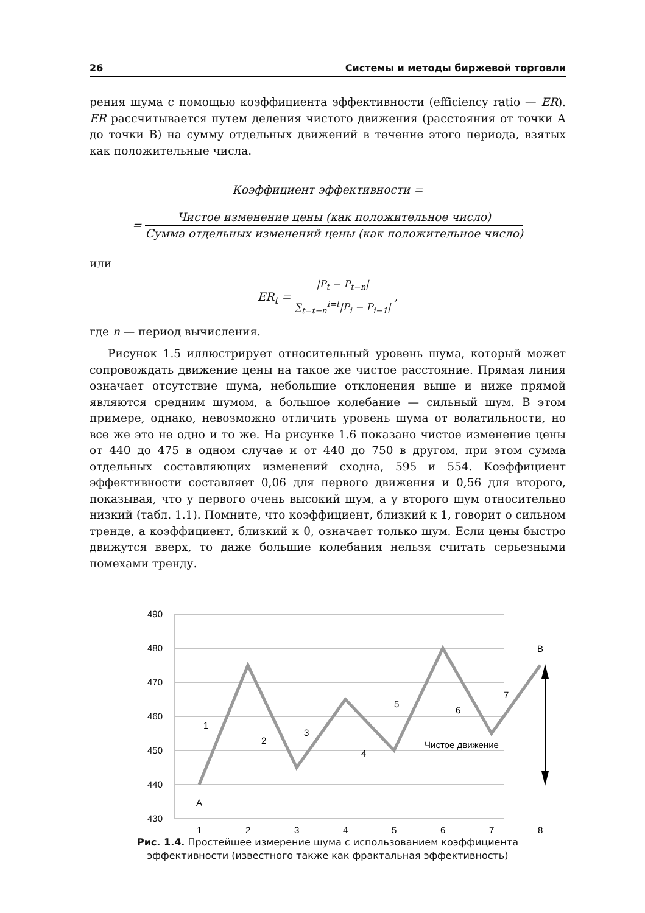26 Системы и методы биржевой торговли
рения шума с помощью коэффициента эффективности (efficiency ratio — ER). ER рассчитывается путем деления чистого движения (расстояния от точки А до точки В) на сумму отдельных движений в течение этого периода, взятых как положительные числа.
Коэффициент эффективности =
= Чистое изменение цены (как положительное число) Сумма отдельных изменений цены (как положительное число)
или
ER<sub>t</sub> = |P<sub>t</sub> − P<sub>t−n</sub>| ∑<sub>t=t−n</sub><sup>i=t</sup>|P<sub>i</sub> − P<sub>i−1</sub>| ,
где n — период вычисления.
Рисунок 1.5 иллюстрирует относительный уровень шума, который может сопровождать движение цены на такое же чистое расстояние. Прямая линия означает отсутствие шума, небольшие отклонения выше и ниже прямой являются средним шумом, а большое колебание — сильный шум. В этом примере, однако, невозможно отличить уровень шума от волатильности, но все же это не одно и то же. На рисунке 1.6 показано чистое изменение цены от 440 до 475 в одном случае и от 440 до 750 в другом, при этом сумма отдельных составляющих изменений сходна, 595 и 554. Коэффициент эффективности составляет 0,06 для первого движения и 0,56 для второго, показывая, что у первого очень высокий шум, а у второго шум относительно низкий (табл. 1.1). Помните, что коэффициент, близкий к 1, говорит о сильном тренде, а коэффициент, близкий к 0, означает только шум. Если цены быстро движутся вверх, то даже большие колебания нельзя считать серьезными помехами тренду.
490
480
470
460
450
440
430
1
2
3
4
5
6
7
8
A
B
1
2
3
4
5
6
7
Чистое движение
Рис. 1.4. Простейшее измерение шума с использованием коэффициента
эффективности (известного также как фрактальная эффективность)